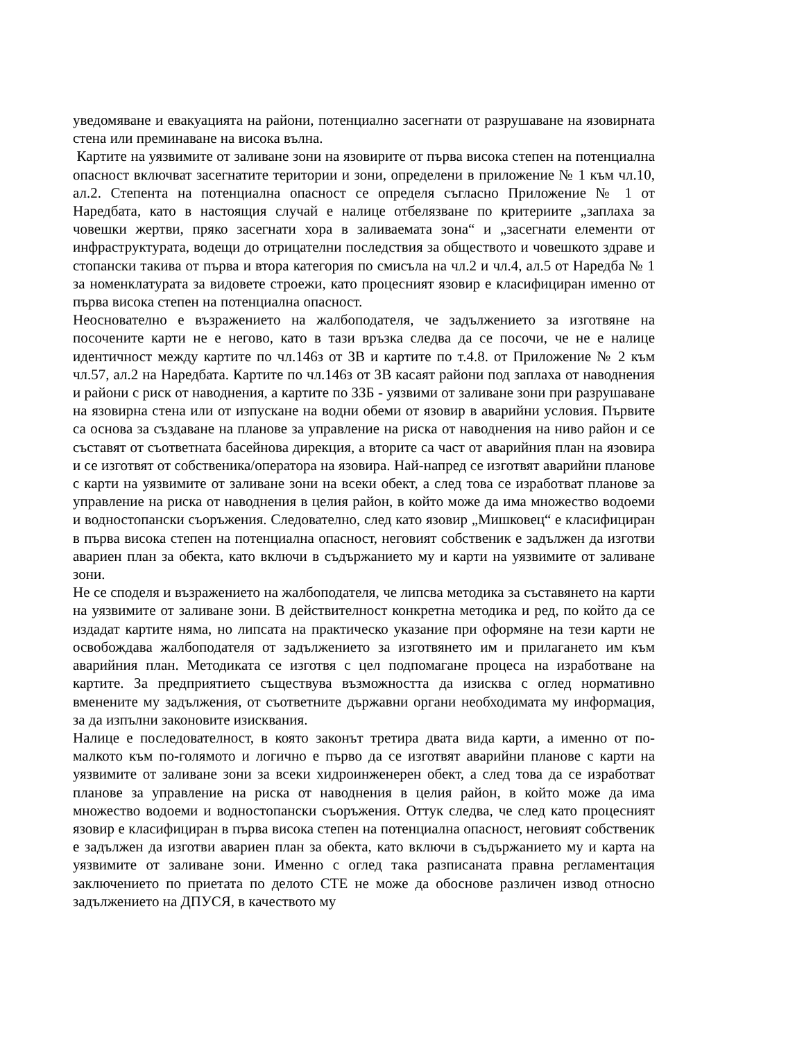уведомяване и евакуацията на райони, потенциално засегнати от разрушаване на язовирната стена или преминаване на висока вълна.
Картите на уязвимите от заливане зони на язовирите от първа висока степен на потенциална опасност включват засегнатите територии и зони, определени в приложение № 1 към чл.10, ал.2. Степента на потенциална опасност се определя съгласно Приложение № 1 от Наредбата, като в настоящия случай е налице отбелязване по критериите „заплаха за човешки жертви, пряко засегнати хора в заливаемата зона“ и „засегнати елементи от инфраструктурата, водещи до отрицателни последствия за обществото и човешкото здраве и стопански такива от първа и втора категория по смисъла на чл.2 и чл.4, ал.5 от Наредба № 1 за номенклатурата за видовете строежи, като процесният язовир е класифициран именно от първа висока степен на потенциална опасност.
Неоснователно е възражението на жалбоподателя, че задължението за изготвяне на посочените карти не е негово, като в тази връзка следва да се посочи, че не е налице идентичност между картите по чл.146з от ЗВ и картите по т.4.8. от Приложение № 2 към чл.57, ал.2 на Наредбата. Картите по чл.146з от ЗВ касаят райони под заплаха от наводнения и райони с риск от наводнения, а картите по ЗЗБ - уязвими от заливане зони при разрушаване на язовирна стена или от изпускане на водни обеми от язовир в аварийни условия. Първите са основа за създаване на планове за управление на риска от наводнения на ниво район и се съставят от съответната басейнова дирекция, а вторите са част от аварийния план на язовира и се изготвят от собственика/оператора на язовира. Най-напред се изготвят аварийни планове с карти на уязвимите от заливане зони на всеки обект, а след това се изработват планове за управление на риска от наводнения в целия район, в който може да има множество водоеми и водностопански съоръжения. Следователно, след като язовир „Мишковец“ е класифициран в първа висока степен на потенциална опасност, неговият собственик е задължен да изготви авариен план за обекта, като включи в съдържанието му и карти на уязвимите от заливане зони.
Не се споделя и възражението на жалбоподателя, че липсва методика за съставянето на карти на уязвимите от заливане зони. В действителност конкретна методика и ред, по който да се издадат картите няма, но липсата на практическо указание при оформяне на тези карти не освобождава жалбоподателя от задължението за изготвянето им и прилагането им към аварийния план. Методиката се изготвя с цел подпомагане процеса на изработване на картите. За предприятието съществува възможността да изисква с оглед нормативно вменените му задължения, от съответните държавни органи необходимата му информация, за да изпълни законовите изисквания.
Налице е последователност, в която законът третира двата вида карти, а именно от по-малкото към по-голямото и логично е първо да се изготвят аварийни планове с карти на уязвимите от заливане зони за всеки хидроинженерен обект, а след това да се изработват планове за управление на риска от наводнения в целия район, в който може да има множество водоеми и водностопански съоръжения. Оттук следва, че след като процесният язовир е класифициран в първа висока степен на потенциална опасност, неговият собственик е задължен да изготви авариен план за обекта, като включи в съдържанието му и карта на уязвимите от заливане зони. Именно с оглед така разписаната правна регламентация заключението по приетата по делото СТЕ не може да обоснове различен извод относно задължението на ДПУСЯ, в качеството му